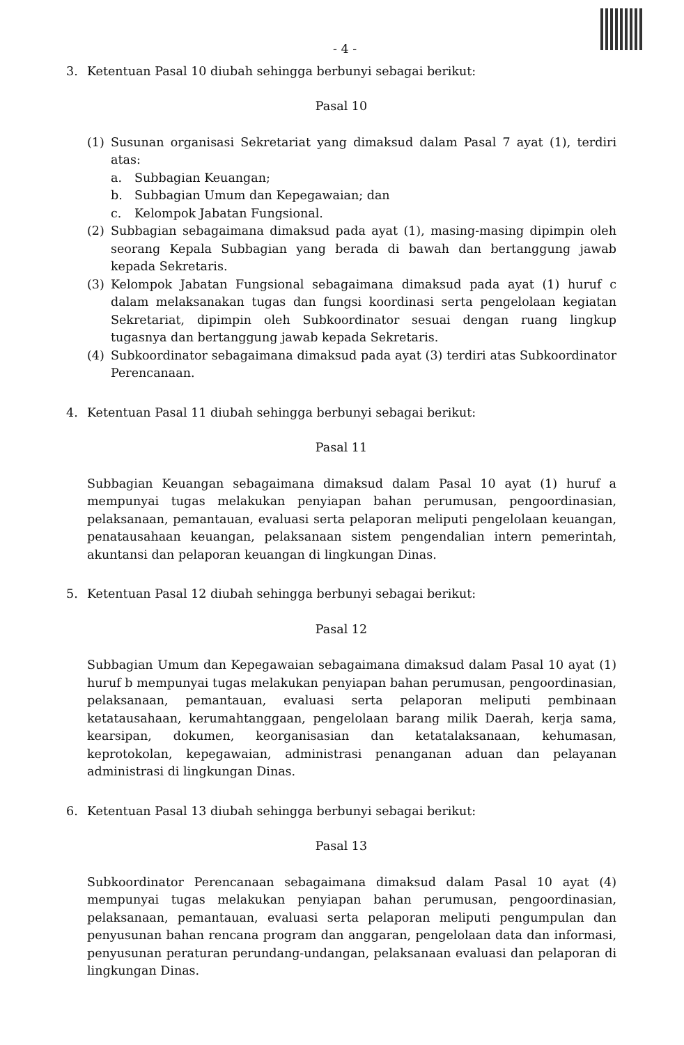- 4 -
3. Ketentuan Pasal 10 diubah sehingga berbunyi sebagai berikut:
Pasal 10
(1) Susunan organisasi Sekretariat yang dimaksud dalam Pasal 7 ayat (1), terdiri atas:
a. Subbagian Keuangan;
b. Subbagian Umum dan Kepegawaian; dan
c. Kelompok Jabatan Fungsional.
(2) Subbagian sebagaimana dimaksud pada ayat (1), masing-masing dipimpin oleh seorang Kepala Subbagian yang berada di bawah dan bertanggung jawab kepada Sekretaris.
(3) Kelompok Jabatan Fungsional sebagaimana dimaksud pada ayat (1) huruf c dalam melaksanakan tugas dan fungsi koordinasi serta pengelolaan kegiatan Sekretariat, dipimpin oleh Subkoordinator sesuai dengan ruang lingkup tugasnya dan bertanggung jawab kepada Sekretaris.
(4) Subkoordinator sebagaimana dimaksud pada ayat (3) terdiri atas Subkoordinator Perencanaan.
4. Ketentuan Pasal 11 diubah sehingga berbunyi sebagai berikut:
Pasal 11
Subbagian Keuangan sebagaimana dimaksud dalam Pasal 10 ayat (1) huruf a mempunyai tugas melakukan penyiapan bahan perumusan, pengoordinasian, pelaksanaan, pemantauan, evaluasi serta pelaporan meliputi pengelolaan keuangan, penatausahaan keuangan, pelaksanaan sistem pengendalian intern pemerintah, akuntansi dan pelaporan keuangan di lingkungan Dinas.
5. Ketentuan Pasal 12 diubah sehingga berbunyi sebagai berikut:
Pasal 12
Subbagian Umum dan Kepegawaian sebagaimana dimaksud dalam Pasal 10 ayat (1) huruf b mempunyai tugas melakukan penyiapan bahan perumusan, pengoordinasian, pelaksanaan, pemantauan, evaluasi serta pelaporan meliputi pembinaan ketatausahaan, kerumahtanggaan, pengelolaan barang milik Daerah, kerja sama, kearsipan, dokumen, keorganisasian dan ketatalaksanaan, kehumasan, keprotokolan, kepegawaian, administrasi penanganan aduan dan pelayanan administrasi di lingkungan Dinas.
6. Ketentuan Pasal 13 diubah sehingga berbunyi sebagai berikut:
Pasal 13
Subkoordinator Perencanaan sebagaimana dimaksud dalam Pasal 10 ayat (4) mempunyai tugas melakukan penyiapan bahan perumusan, pengoordinasian, pelaksanaan, pemantauan, evaluasi serta pelaporan meliputi pengumpulan dan penyusunan bahan rencana program dan anggaran, pengelolaan data dan informasi, penyusunan peraturan perundang-undangan, pelaksanaan evaluasi dan pelaporan di lingkungan Dinas.